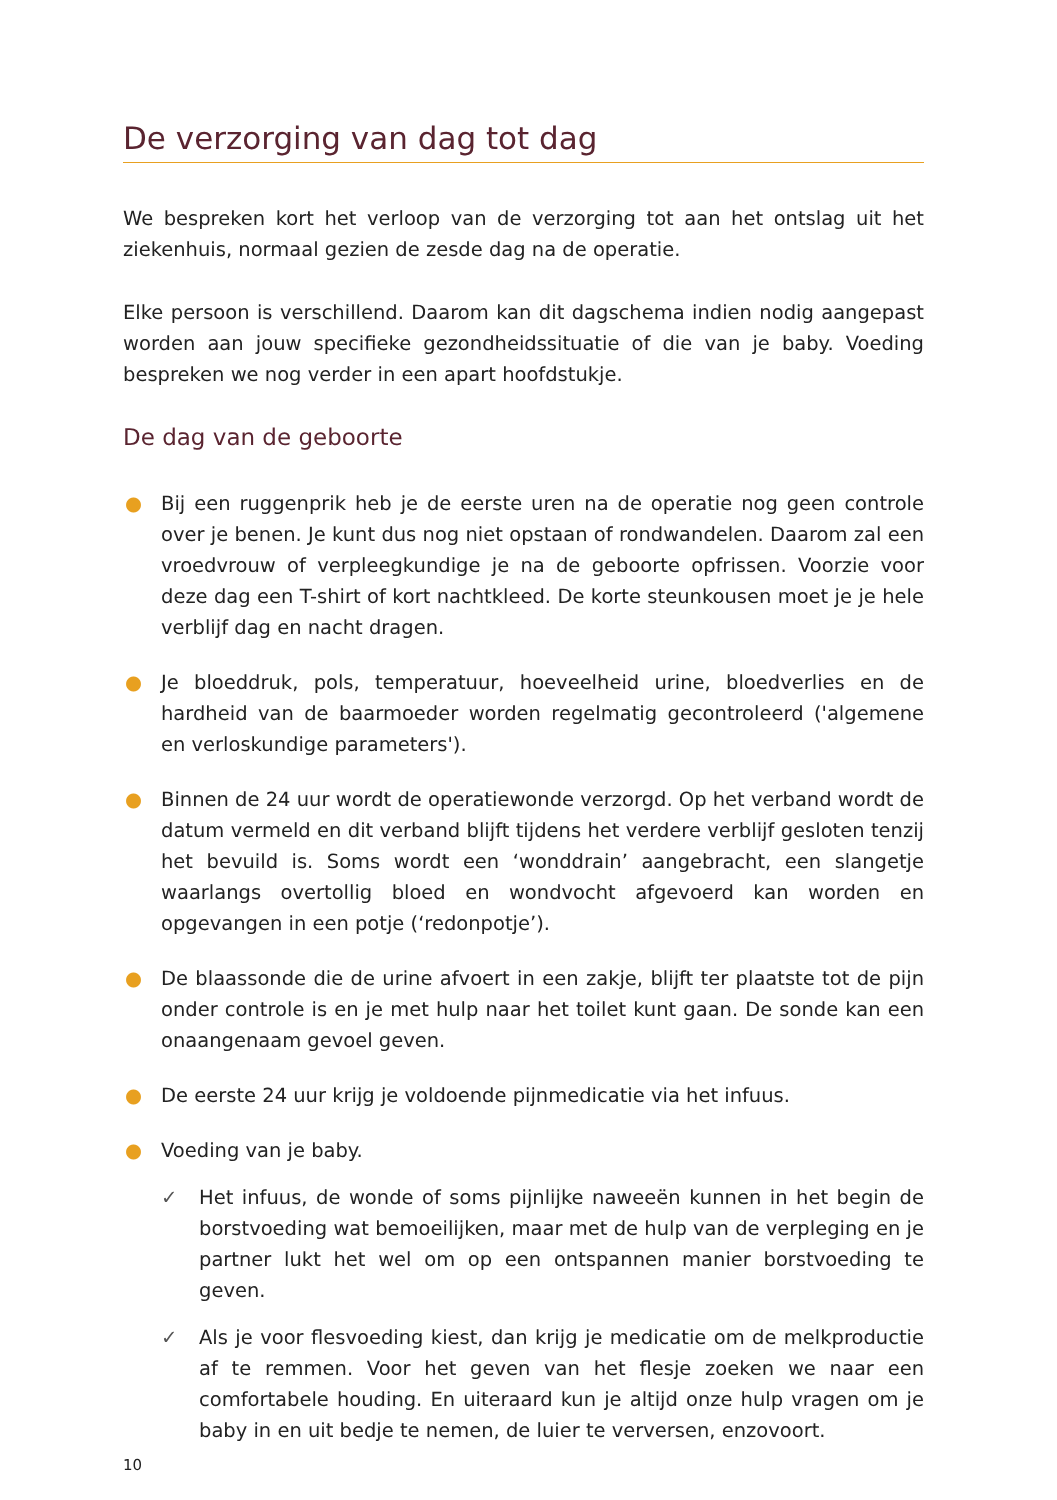De verzorging van dag tot dag
We bespreken kort het verloop van de verzorging tot aan het ontslag uit het ziekenhuis, normaal gezien de zesde dag na de operatie.
Elke persoon is verschillend. Daarom kan dit dagschema indien nodig aangepast worden aan jouw specifieke gezondheidssituatie of die van je baby. Voeding bespreken we nog verder in een apart hoofdstukje.
De dag van de geboorte
● Bij een ruggenprik heb je de eerste uren na de operatie nog geen controle over je benen. Je kunt dus nog niet opstaan of rondwandelen. Daarom zal een vroedvrouw of verpleegkundige je na de geboorte opfrissen. Voorzie voor deze dag een T-shirt of kort nachtkleed. De korte steunkousen moet je je hele verblijf dag en nacht dragen.
● Je bloeddruk, pols, temperatuur, hoeveelheid urine, bloedverlies en de hardheid van de baarmoeder worden regelmatig gecontroleerd ('algemene en verloskundige parameters').
● Binnen de 24 uur wordt de operatiewonde verzorgd. Op het verband wordt de datum vermeld en dit verband blijft tijdens het verdere verblijf gesloten tenzij het bevuild is. Soms wordt een ‘wonddrain’ aangebracht, een slangetje waarlangs overtollig bloed en wondvocht afgevoerd kan worden en opgevangen in een potje (‘redonpotje’).
● De blaassonde die de urine afvoert in een zakje, blijft ter plaatste tot de pijn onder controle is en je met hulp naar het toilet kunt gaan. De sonde kan een onaangenaam gevoel geven.
● De eerste 24 uur krijg je voldoende pijnmedicatie via het infuus.
● Voeding van je baby.
✓ Het infuus, de wonde of soms pijnlijke naweeën kunnen in het begin de borstvoeding wat bemoeilijken, maar met de hulp van de verpleging en je partner lukt het wel om op een ontspannen manier borstvoeding te geven.
✓ Als je voor flesvoeding kiest, dan krijg je medicatie om de melkproductie af te remmen. Voor het geven van het flesje zoeken we naar een comfortabele houding. En uiteraard kun je altijd onze hulp vragen om je baby in en uit bedje te nemen, de luier te verversen, enzovoort.
10